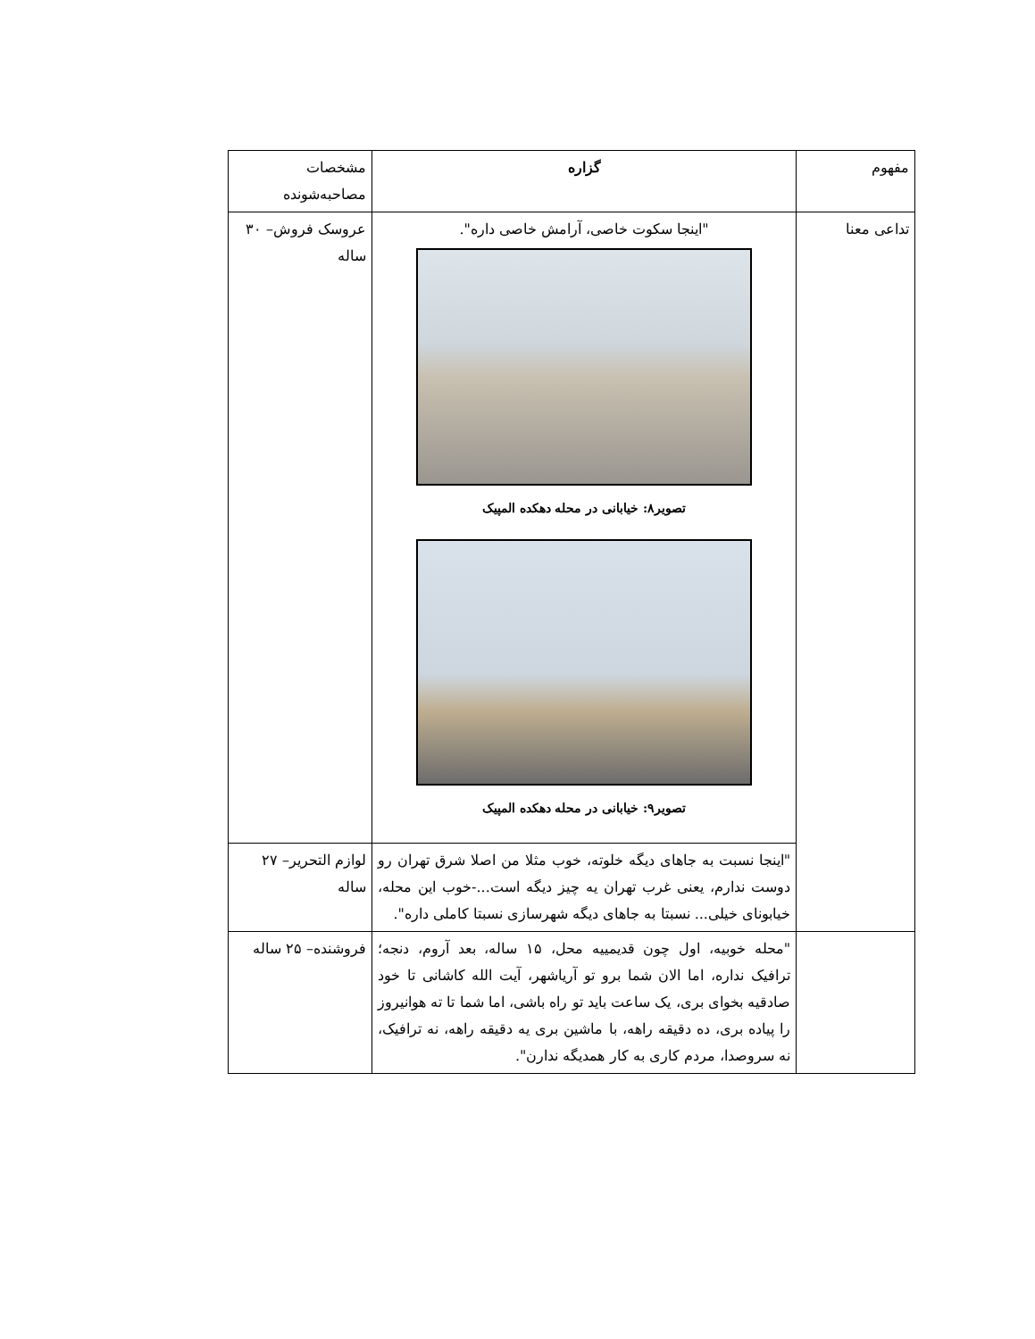| مفهوم | گزاره | مشخصات مصاحبه‌شونده |
| --- | --- | --- |
| تداعی معنا | "اینجا سکوت خاصی، آرامش خاصی داره". تصویر۸: خیابانی در محله دهکده المپیک تصویر۹: خیابانی در محله دهکده المپیک | عروسک فروش– ۳۰ ساله |
| | "اینجا نسبت به جاهای دیگه خلوته، خوب مثلا من اصلا شرق تهران رو دوست ندارم، یعنی غرب تهران یه چیز دیگه است...-خوب این محله، خیابونای خیلی... نسبتا به جاهای دیگه شهرسازی نسبتا کاملی داره". | لوازم التحریر– ۲۷ ساله |
| | "محله خوبیه، اول چون قدیمییه محل، ۱۵ ساله، بعد آروم، دنجه؛ ترافیک نداره، اما الان شما برو تو آریاشهر، آیت الله کاشانی تا خود صادقیه بخوای بری، یک ساعت باید تو راه باشی، اما شما تا ته هوانیروز را پیاده بری، ده دقیقه راهه، با ماشین بری یه دقیقه راهه، نه ترافیک، نه سروصدا، مردم کاری به کار همدیگه ندارن". | فروشنده– ۲۵ ساله |